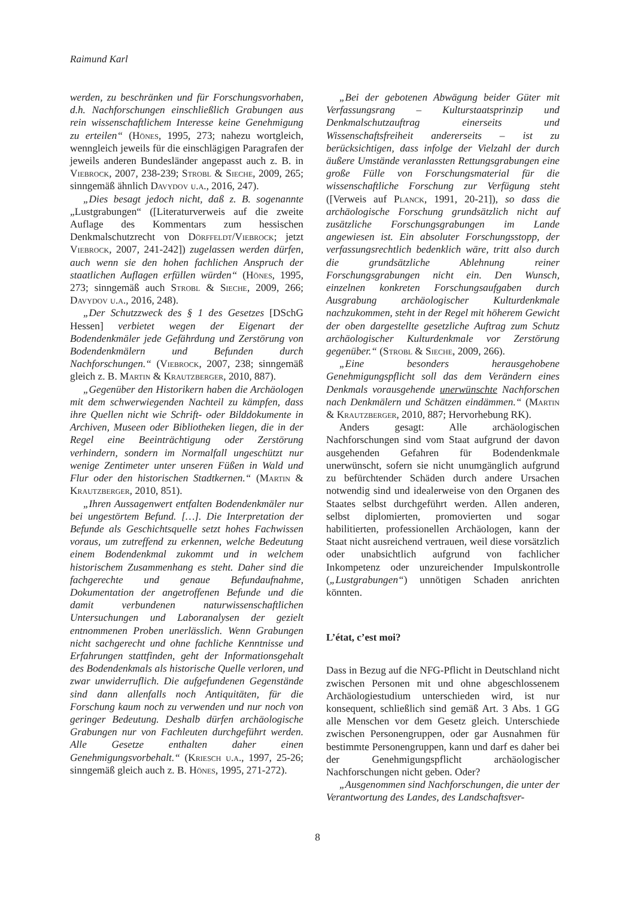Raimund Karl
werden, zu beschränken und für Forschungsvorhaben, d.h. Nachforschungen einschließlich Grabungen aus rein wissenschaftlichem Interesse keine Genehmigung zu erteilen“ (Hönes, 1995, 273; nahezu wortgleich, wenngleich jeweils für die einschlägigen Paragrafen der jeweils anderen Bundesländer angepasst auch z. B. in Viebrock, 2007, 238-239; Strobl & Sieche, 2009, 265; sinngemäß ähnlich Davydov u.a., 2016, 247).
„Dies besagt jedoch nicht, daß z. B. sogenannte „Lustgrabungen“ ([Literaturverweis auf die zweite Auflage des Kommentars zum hessischen Denkmalschutzrecht von Dörffeldt/Viebrock; jetzt Viebrock, 2007, 241-242]) zugelassen werden dürfen, auch wenn sie den hohen fachlichen Anspruch der staatlichen Auflagen erfüllen würden“ (Hönes, 1995, 273; sinngemäß auch Strobl & Sieche, 2009, 266; Davydov u.a., 2016, 248).
„Der Schutzzweck des § 1 des Gesetzes [DSchG Hessen] verbietet wegen der Eigenart der Bodendenkmäler jede Gefährdung und Zerstörung von Bodendenkmälern und Befunden durch Nachforschungen.“ (Viebrock, 2007, 238; sinngemäß gleich z. B. Martin & Krautzberger, 2010, 887).
„Gegenüber den Historikern haben die Archäologen mit dem schwerwiegenden Nachteil zu kämpfen, dass ihre Quellen nicht wie Schrift- oder Bilddokumente in Archiven, Museen oder Bibliotheken liegen, die in der Regel eine Beeinträchtigung oder Zerstörung verhindern, sondern im Normalfall ungeschützt nur wenige Zentimeter unter unseren Füßen in Wald und Flur oder den historischen Stadtkernen.“ (Martin & Krautzberger, 2010, 851).
„Ihren Aussagenwert entfalten Bodendenkmäler nur bei ungestörtem Befund. […]. Die Interpretation der Befunde als Geschichtsquelle setzt hohes Fachwissen voraus, um zutreffend zu erkennen, welche Bedeutung einem Bodendenkmal zukommt und in welchem historischem Zusammenhang es steht. Daher sind die fachgerechte und genaue Befundaufnahme, Dokumentation der angetroffenen Befunde und die damit verbundenen naturwissenschaftlichen Untersuchungen und Laboranalysen der gezielt entnommenen Proben unerlässlich. Wenn Grabungen nicht sachgerecht und ohne fachliche Kenntnisse und Erfahrungen stattfinden, geht der Informationsgehalt des Bodendenkmals als historische Quelle verloren, und zwar unwiderruflich. Die aufgefundenen Gegenstände sind dann allenfalls noch Antiquitäten, für die Forschung kaum noch zu verwenden und nur noch von geringer Bedeutung. Deshalb dürfen archäologische Grabungen nur von Fachleuten durchgeführt werden. Alle Gesetze enthalten daher einen Genehmigungsvorbehalt.“ (Kriesch u.a., 1997, 25-26; sinngemäß gleich auch z. B. Hönes, 1995, 271-272).
„Bei der gebotenen Abwägung beider Güter mit Verfassungsrang – Kulturstaatsprinzip und Denkmalschutzauftrag einerseits und Wissenschaftsfreiheit andererseits – ist zu berücksichtigen, dass infolge der Vielzahl der durch äußere Umstände veranlassten Rettungsgrabungen eine große Fülle von Forschungsmaterial für die wissenschaftliche Forschung zur Verfügung steht ([Verweis auf Planck, 1991, 20-21]), so dass die archäologische Forschung grundsätzlich nicht auf zusätzliche Forschungsgrabungen im Lande angewiesen ist. Ein absoluter Forschungsstopp, der verfassungsrechtlich bedenklich wäre, tritt also durch die grundsätzliche Ablehnung reiner Forschungsgrabungen nicht ein. Den Wunsch, einzelnen konkreten Forschungsaufgaben durch Ausgrabung archäologischer Kulturdenkmale nachzukommen, steht in der Regel mit höherem Gewicht der oben dargestellte gesetzliche Auftrag zum Schutz archäologischer Kulturdenkmale vor Zerstörung gegenüber.“ (Strobl & Sieche, 2009, 266).
„Eine besonders herausgehobene Genehmigungspflicht soll das dem Verändern eines Denkmals vorausgehende unerwünschte Nachforschen nach Denkmälern und Schätzen eindämmen.“ (Martin & Krautzberger, 2010, 887; Hervorhebung RK).
Anders gesagt: Alle archäologischen Nachforschungen sind vom Staat aufgrund der davon ausgehenden Gefahren für Bodendenkmale unerwünscht, sofern sie nicht unumgänglich aufgrund zu befürchtender Schäden durch andere Ursachen notwendig sind und idealerweise von den Organen des Staates selbst durchgeführt werden. Allen anderen, selbst diplomierten, promovierten und sogar habilitierten, professionellen Archäologen, kann der Staat nicht ausreichend vertrauen, weil diese vorsätzlich oder unabsichtlich aufgrund von fachlicher Inkompetenz oder unzureichender Impulskontrolle („Lustgrabungen“) unnötigen Schaden anrichten könnten.
L’état, c’est moi?
Dass in Bezug auf die NFG-Pflicht in Deutschland nicht zwischen Personen mit und ohne abgeschlossenem Archäologiestudium unterschieden wird, ist nur konsequent, schließlich sind gemäß Art. 3 Abs. 1 GG alle Menschen vor dem Gesetz gleich. Unterschiede zwischen Personengruppen, oder gar Ausnahmen für bestimmte Personengruppen, kann und darf es daher bei der Genehmigungspflicht archäologischer Nachforschungen nicht geben. Oder?
„Ausgenommen sind Nachforschungen, die unter der Verantwortung des Landes, des Landschaftsver-
8